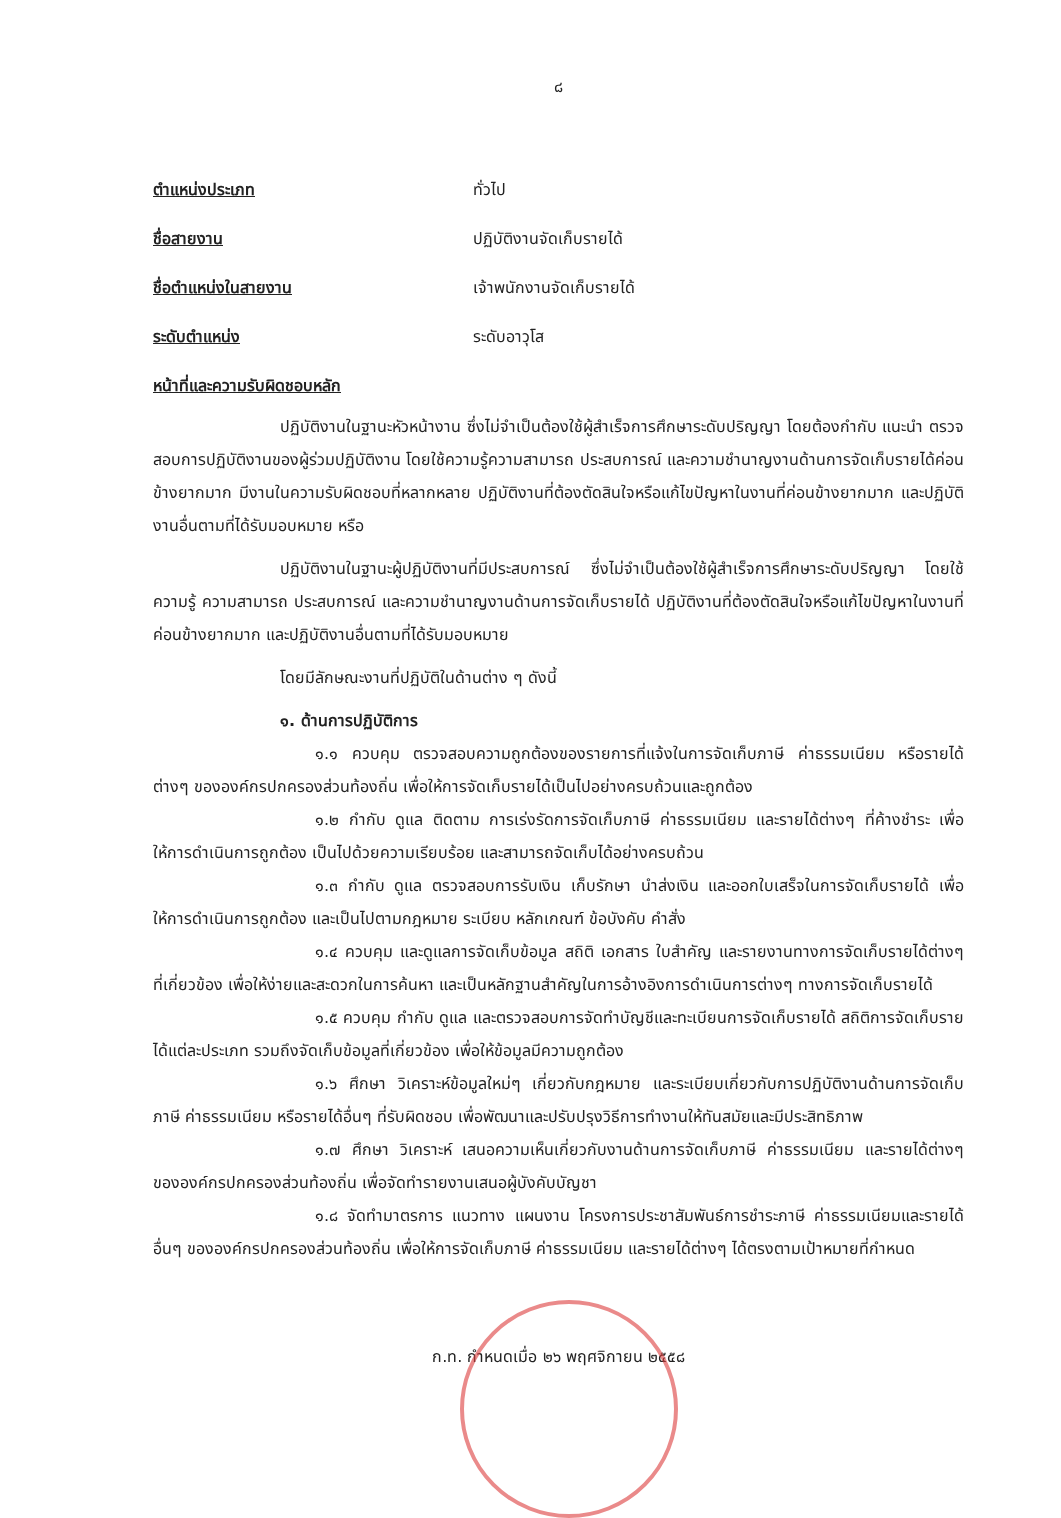๘
ตำแหน่งประเภท ทั่วไป
ชื่อสายงาน ปฏิบัติงานจัดเก็บรายได้
ชื่อตำแหน่งในสายงาน เจ้าพนักงานจัดเก็บรายได้
ระดับตำแหน่ง ระดับอาวุโส
หน้าที่และความรับผิดชอบหลัก
ปฏิบัติงานในฐานะหัวหน้างาน ซึ่งไม่จำเป็นต้องใช้ผู้สำเร็จการศึกษาระดับปริญญา โดยต้องกำกับ แนะนำ ตรวจสอบการปฏิบัติงานของผู้ร่วมปฏิบัติงาน โดยใช้ความรู้ความสามารถ ประสบการณ์ และความชำนาญงานด้านการจัดเก็บรายได้ค่อนข้างยากมาก มีงานในความรับผิดชอบที่หลากหลาย ปฏิบัติงานที่ต้องตัดสินใจหรือแก้ไขปัญหาในงานที่ค่อนข้างยากมาก และปฏิบัติงานอื่นตามที่ได้รับมอบหมาย หรือ
ปฏิบัติงานในฐานะผู้ปฏิบัติงานที่มีประสบการณ์ ซึ่งไม่จำเป็นต้องใช้ผู้สำเร็จการศึกษาระดับปริญญา โดยใช้ความรู้ ความสามารถ ประสบการณ์ และความชำนาญงานด้านการจัดเก็บรายได้ ปฏิบัติงานที่ต้องตัดสินใจหรือแก้ไขปัญหาในงานที่ค่อนข้างยากมาก และปฏิบัติงานอื่นตามที่ได้รับมอบหมาย
โดยมีลักษณะงานที่ปฏิบัติในด้านต่าง ๆ ดังนี้
๑. ด้านการปฏิบัติการ
๑.๑ ควบคุม ตรวจสอบความถูกต้องของรายการที่แจ้งในการจัดเก็บภาษี ค่าธรรมเนียม หรือรายได้ต่างๆ ขององค์กรปกครองส่วนท้องถิ่น เพื่อให้การจัดเก็บรายได้เป็นไปอย่างครบถ้วนและถูกต้อง
๑.๒ กำกับ ดูแล ติดตาม การเร่งรัดการจัดเก็บภาษี ค่าธรรมเนียม และรายได้ต่างๆ ที่ค้างชำระ เพื่อให้การดำเนินการถูกต้อง เป็นไปด้วยความเรียบร้อย และสามารถจัดเก็บได้อย่างครบถ้วน
๑.๓ กำกับ ดูแล ตรวจสอบการรับเงิน เก็บรักษา นำส่งเงิน และออกใบเสร็จในการจัดเก็บรายได้ เพื่อให้การดำเนินการถูกต้อง และเป็นไปตามกฎหมาย ระเบียบ หลักเกณฑ์ ข้อบังคับ คำสั่ง
๑.๔ ควบคุม และดูแลการจัดเก็บข้อมูล สถิติ เอกสาร ใบสำคัญ และรายงานทางการจัดเก็บรายได้ต่างๆ ที่เกี่ยวข้อง เพื่อให้ง่ายและสะดวกในการค้นหา และเป็นหลักฐานสำคัญในการอ้างอิงการดำเนินการต่างๆ ทางการจัดเก็บรายได้
๑.๕ ควบคุม กำกับ ดูแล และตรวจสอบการจัดทำบัญชีและทะเบียนการจัดเก็บรายได้ สถิติการจัดเก็บรายได้แต่ละประเภท รวมถึงจัดเก็บข้อมูลที่เกี่ยวข้อง เพื่อให้ข้อมูลมีความถูกต้อง
๑.๖ ศึกษา วิเคราะห์ข้อมูลใหม่ๆ เกี่ยวกับกฎหมาย และระเบียบเกี่ยวกับการปฏิบัติงานด้านการจัดเก็บภาษี ค่าธรรมเนียม หรือรายได้อื่นๆ ที่รับผิดชอบ เพื่อพัฒนาและปรับปรุงวิธีการทำงานให้ทันสมัยและมีประสิทธิภาพ
๑.๗ ศึกษา วิเคราะห์ เสนอความเห็นเกี่ยวกับงานด้านการจัดเก็บภาษี ค่าธรรมเนียม และรายได้ต่างๆ ขององค์กรปกครองส่วนท้องถิ่น เพื่อจัดทำรายงานเสนอผู้บังคับบัญชา
๑.๘ จัดทำมาตรการ แนวทาง แผนงาน โครงการประชาสัมพันธ์การชำระภาษี ค่าธรรมเนียมและรายได้อื่นๆ ขององค์กรปกครองส่วนท้องถิ่น เพื่อให้การจัดเก็บภาษี ค่าธรรมเนียม และรายได้ต่างๆ ได้ตรงตามเป้าหมายที่กำหนด
ก.ท. กำหนดเมื่อ ๒๖ พฤศจิกายน ๒๕๕๘